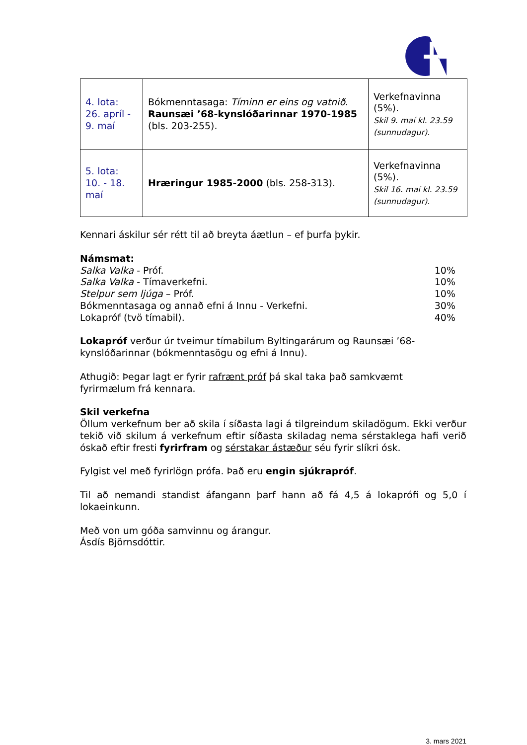| 4. lota: 26. apríl - 9. maí | Bókmenntasaga: Tíminn er eins og vatnið . Raunsæi ’68-kynslóðarinnar 1970-1985 (bls. 203-255). | Verkefnavinna (5%). Skil 9. maí kl. 23.59 (sunnudagur). |
| 5. lota: 10. - 18. maí | Hræringur 1985-2000 (bls. 258-313). | Verkefnavinna (5%). Skil 16. maí kl. 23.59 (sunnudagur). |
Kennari áskilur sér rétt til að breyta áætlun – ef þurfa þykir.
Námsmat:
Salka Valka - Próf. 10%
Salka Valka - Tímaverkefni. 10%
Stelpur sem ljúga – Próf. 10%
Bókmenntasaga og annað efni á Innu - Verkefni. 30%
Lokapróf (tvö tímabil). 40%
Lokapróf verður úr tveimur tímabilum Byltingarárum og Raunsæi ’68-
kynslóðarinnar (bókmenntasögu og efni á Innu).
Athugið: Þegar lagt er fyrir rafrænt próf þá skal taka það samkvæmt
fyrirmælum frá kennara.
Skil verkefna
Öllum verkefnum ber að skila í síðasta lagi á tilgreindum skiladögum. Ekki verður tekið við skilum á verkefnum eftir síðasta skiladag nema sérstaklega hafi verið óskað eftir fresti fyrirfram og sérstakar ástæður séu fyrir slíkri ósk.
Fylgist vel með fyrirlögn prófa. Það eru engin sjúkrapróf.
Til að nemandi standist áfangann þarf hann að fá 4,5 á lokaprófi og 5,0 í lokaeinkunn.
Með von um góða samvinnu og árangur.
Ásdís Björnsdóttir.
3. mars 2021